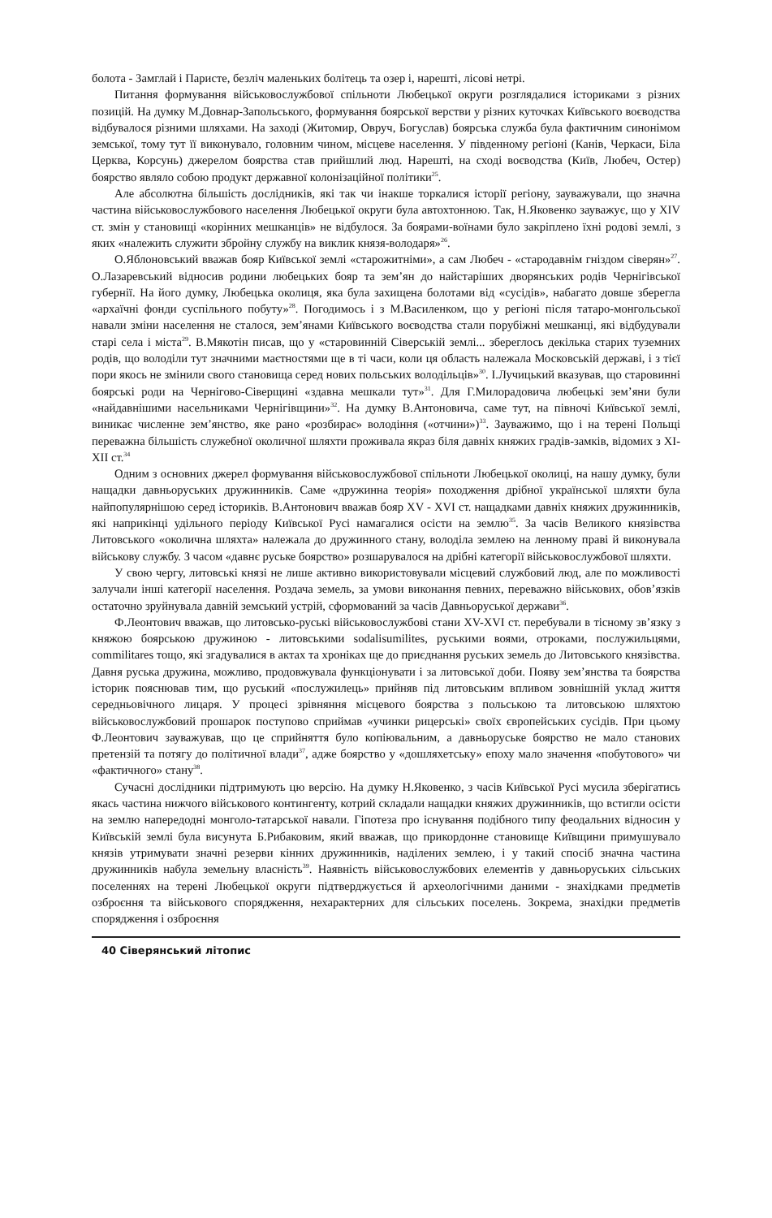болота - Замглай і Паристе, безліч маленьких болітець та озер і, нарешті, лісові нетрі.
Питання формування військовослужбової спільноти Любецької округи розглядалися істориками з різних позицій. На думку М.Довнар-Запольського, формування боярської верстви у різних куточках Київського воєводства відбувалося різними шляхами. На заході (Житомир, Овруч, Богуслав) боярська служба була фактичним синонімом земської, тому тут її виконувало, головним чином, місцеве населення. У південному регіоні (Канів, Черкаси, Біла Церква, Корсунь) джерелом боярства став прийшлий люд. Нарешті, на сході воєводства (Київ, Любеч, Остер) боярство являло собою продукт державної колонізаційної політики<sup>25</sup>.
Але абсолютна більшість дослідників, які так чи інакше торкалися історії регіону, зауважували, що значна частина військовослужбового населення Любецької округи була автохтонною. Так, Н.Яковенко зауважує, що у XIV ст. змін у становищі «корінних мешканців» не відбулося. За боярами-воїнами було закріплено їхні родові землі, з яких «належить служити збройну службу на виклик князя-володаря»<sup>26</sup>.
О.Яблоновський вважав бояр Київської землі «старожитніми», а сам Любеч - «стародавнім гніздом сіверян»<sup>27</sup>. О.Лазаревський відносив родини любецьких бояр та зем’ян до найстаріших дворянських родів Чернігівської губернії. На його думку, Любецька околиця, яка була захищена болотами від «сусідів», набагато довше зберегла «архаїчні фонди суспільного побуту»<sup>28</sup>. Погодимось і з М.Василенком, що у регіоні після татаро-монгольської навали зміни населення не сталося, зем’янами Київського воєводства стали порубіжні мешканці, які відбудували старі села і міста<sup>29</sup>. В.Мякотін писав, що у «старовинній Сіверській землі... збереглось декілька старих туземних родів, що володіли тут значними маєтностями ще в ті часи, коли ця область належала Московській державі, і з тієї пори якось не змінили свого становища серед нових польських володільців»<sup>30</sup>. І.Лучицький вказував, що старовинні боярські роди на Чернігово-Сіверщині «здавна мешкали тут»<sup>31</sup>. Для Г.Милорадовича любецькі зем’яни були «найдавнішими насельниками Чернігівщини»<sup>32</sup>. На думку В.Антоновича, саме тут, на півночі Київської землі, виникає численне зем’янство, яке рано «розбирає» володіння («отчини»)<sup>33</sup>. Зауважимо, що і на терені Польщі переважна більшість служебної околичної шляхти проживала якраз біля давніх княжих градів-замків, відомих з XI-XII ст.<sup>34</sup>
Одним з основних джерел формування військовослужбової спільноти Любецької околиці, на нашу думку, були нащадки давньоруських дружинників. Саме «дружинна теорія» походження дрібної української шляхти була найпопулярнішою серед істориків. В.Антонович вважав бояр XV - XVI ст. нащадками давніх княжих дружинників, які наприкінці удільного періоду Київської Русі намагалися осісти на землю<sup>35</sup>. За часів Великого князівства Литовського «околична шляхта» належала до дружинного стану, володіла землею на ленному праві й виконувала військову службу. З часом «давнє руське боярство» розшарувалося на дрібні категорії військовослужбової шляхти.
У свою чергу, литовські князі не лише активно використовували місцевий службовий люд, але по можливості залучали інші категорії населення. Роздача земель, за умови виконання певних, переважно військових, обов’язків остаточно зруйнувала давній земський устрій, сформований за часів Давньоруської держави<sup>36</sup>.
Ф.Леонтович вважав, що литовсько-руські військовослужбові стани XV-XVI ст. перебували в тісному зв’язку з княжою боярською дружиною - литовськими sodalisumilites, руськими воями, отроками, послужильцями, commilitares тощо, які згадувалися в актах та хроніках ще до приєднання руських земель до Литовського князівства. Давня руська дружина, можливо, продовжувала функціонувати і за литовської доби. Появу зем’янства та боярства історик пояснював тим, що руський «послужилець» прийняв під литовським впливом зовнішній уклад життя середньовічного лицаря. У процесі зрівняння місцевого боярства з польською та литовською шляхтою військовослужбовий прошарок поступово сприймав «учинки рицерські» своїх європейських сусідів. При цьому Ф.Леонтович зауважував, що це сприйняття було копіювальним, а давньоруське боярство не мало станових претензій та потягу до політичної влади<sup>37</sup>, адже боярство у «дошляхетську» епоху мало значення «побутового» чи «фактичного» стану<sup>38</sup>.
Сучасні дослідники підтримують цю версію. На думку Н.Яковенко, з часів Київської Русі мусила зберігатись якась частина нижчого військового контингенту, котрий складали нащадки княжих дружинників, що встигли осісти на землю напередодні монголо-татарської навали. Гіпотеза про існування подібного типу феодальних відносин у Київській землі була висунута Б.Рибаковим, який вважав, що прикордонне становище Київщини примушувало князів утримувати значні резерви кінних дружинників, наділених землею, і у такий спосіб значна частина дружинників набула земельну власність<sup>39</sup>. Наявність військовослужбових елементів у давньоруських сільських поселеннях на терені Любецької округи підтверджується й археологічними даними - знахідками предметів озброєння та військового спорядження, нехарактерних для сільських поселень. Зокрема, знахідки предметів спорядження і озброєння
40 Сіверянський літопис